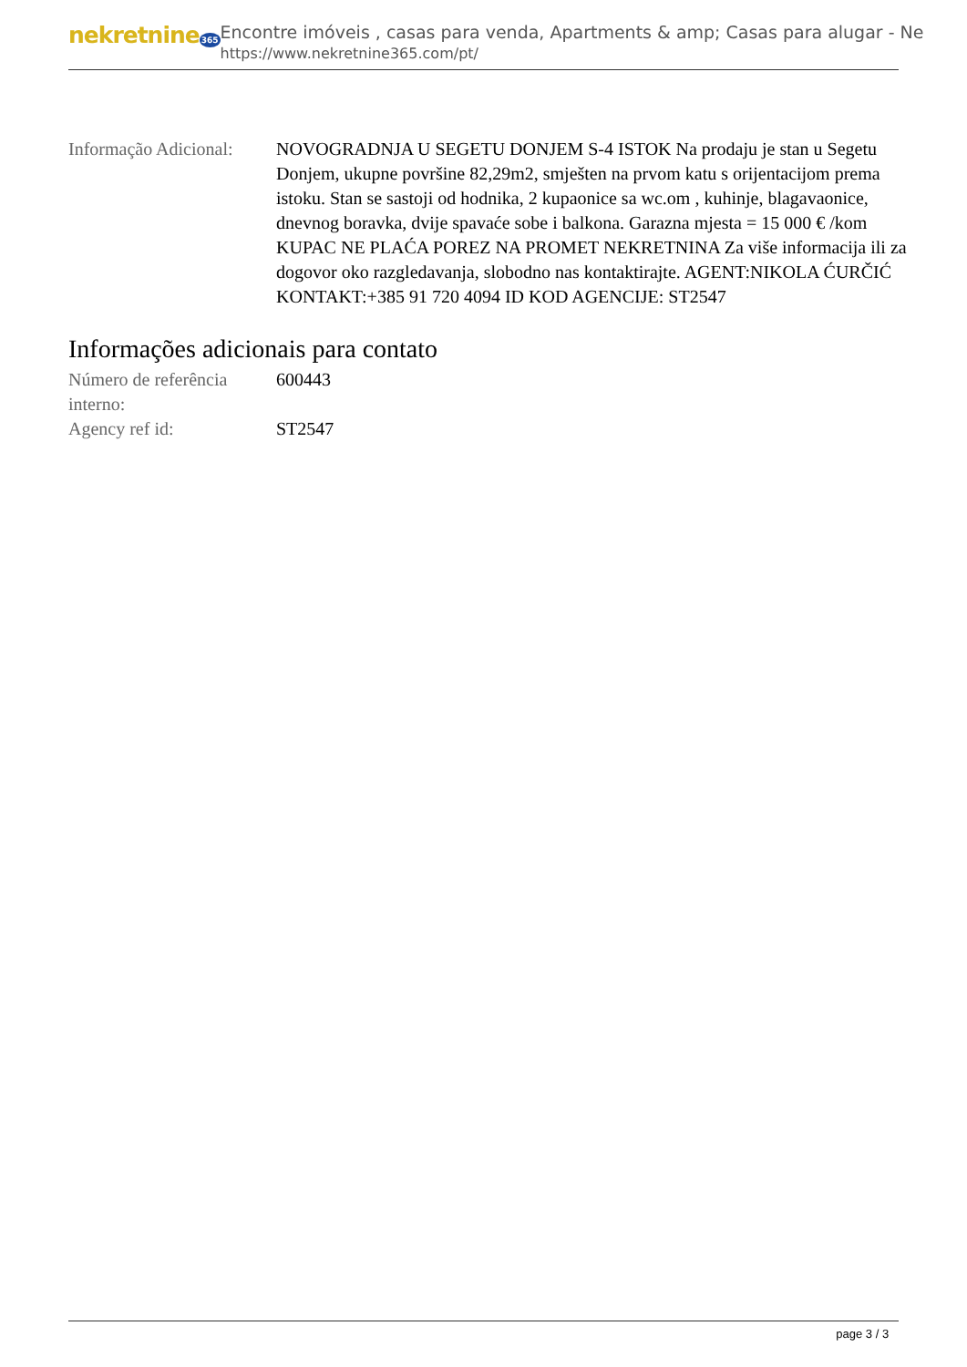nekretnine365
Encontre imóveis , casas para venda, Apartments & amp; Casas para alugar - Ne
https://www.nekretnine365.com/pt/
| Informação Adicional: | NOVOGRADNJA U SEGETU DONJEM S-4 ISTOK Na prodaju je stan u Segetu Donjem, ukupne površine 82,29m2, smješten na prvom katu s orijentacijom prema istoku. Stan se sastoji od hodnika, 2 kupaonice sa wc.om , kuhinje, blagavaonice, dnevnog boravka, dvije spavaće sobe i balkona. Garazna mjesta = 15 000 € /kom KUPAC NE PLAĆA POREZ NA PROMET NEKRETNINA Za više informacija ili za dogovor oko razgledavanja, slobodno nas kontaktirajte. AGENT:NIKOLA ĆURČIĆ KONTAKT:+385 91 720 4094 ID KOD AGENCIJE: ST2547 |
Informações adicionais para contato
| Número de referência interno: | 600443 |
| Agency ref id: | ST2547 |
page 3 / 3